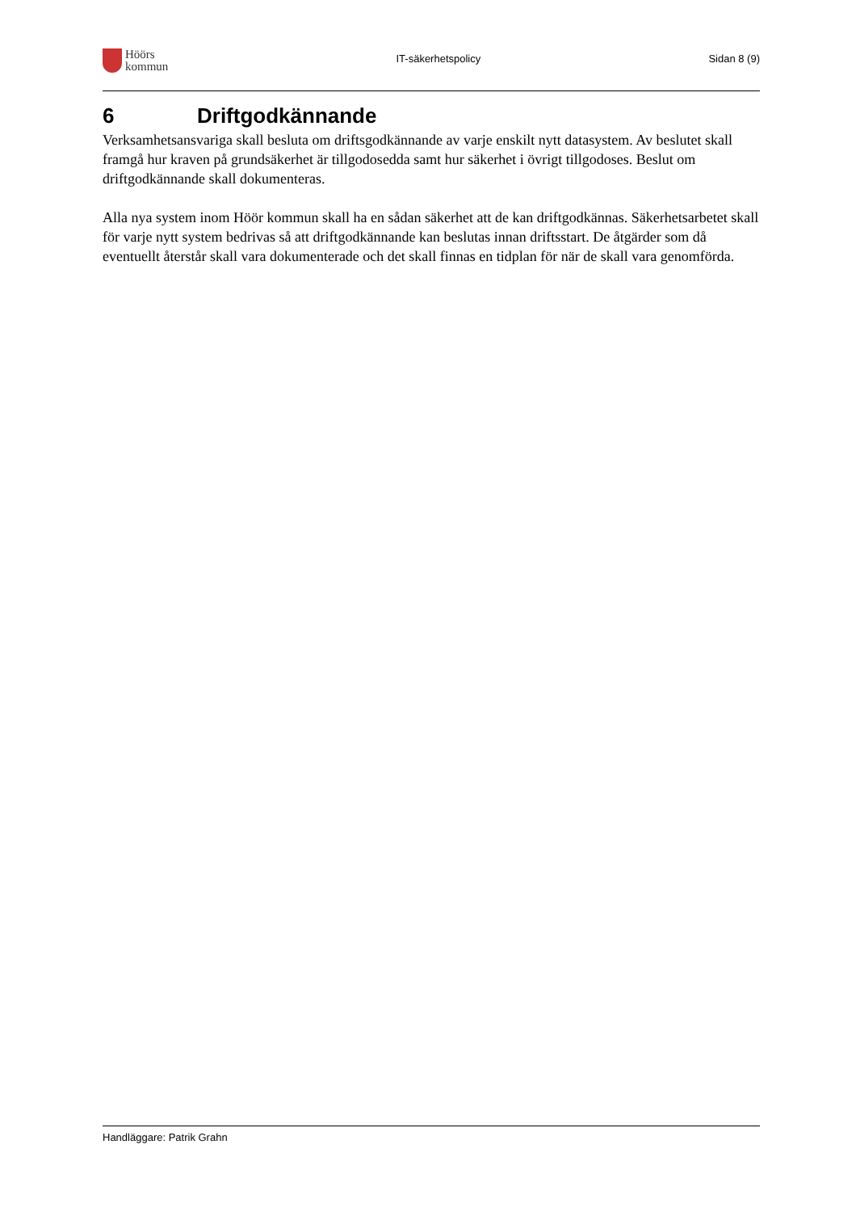Höörs
kommun
IT-säkerhetspolicy Sidan 8 (9)
6 Driftgodkännande
Verksamhetsansvariga skall besluta om driftsgodkännande av varje enskilt nytt datasystem. Av beslutet skall framgå hur kraven på grundsäkerhet är tillgodosedda samt hur säkerhet i övrigt tillgodoses. Beslut om driftgodkännande skall dokumenteras.
Alla nya system inom Höör kommun skall ha en sådan säkerhet att de kan driftgodkännas. Säkerhetsarbetet skall för varje nytt system bedrivas så att driftgodkännande kan beslutas innan driftsstart. De åtgärder som då eventuellt återstår skall vara dokumenterade och det skall finnas en tidplan för när de skall vara genomförda.
Handläggare: Patrik Grahn